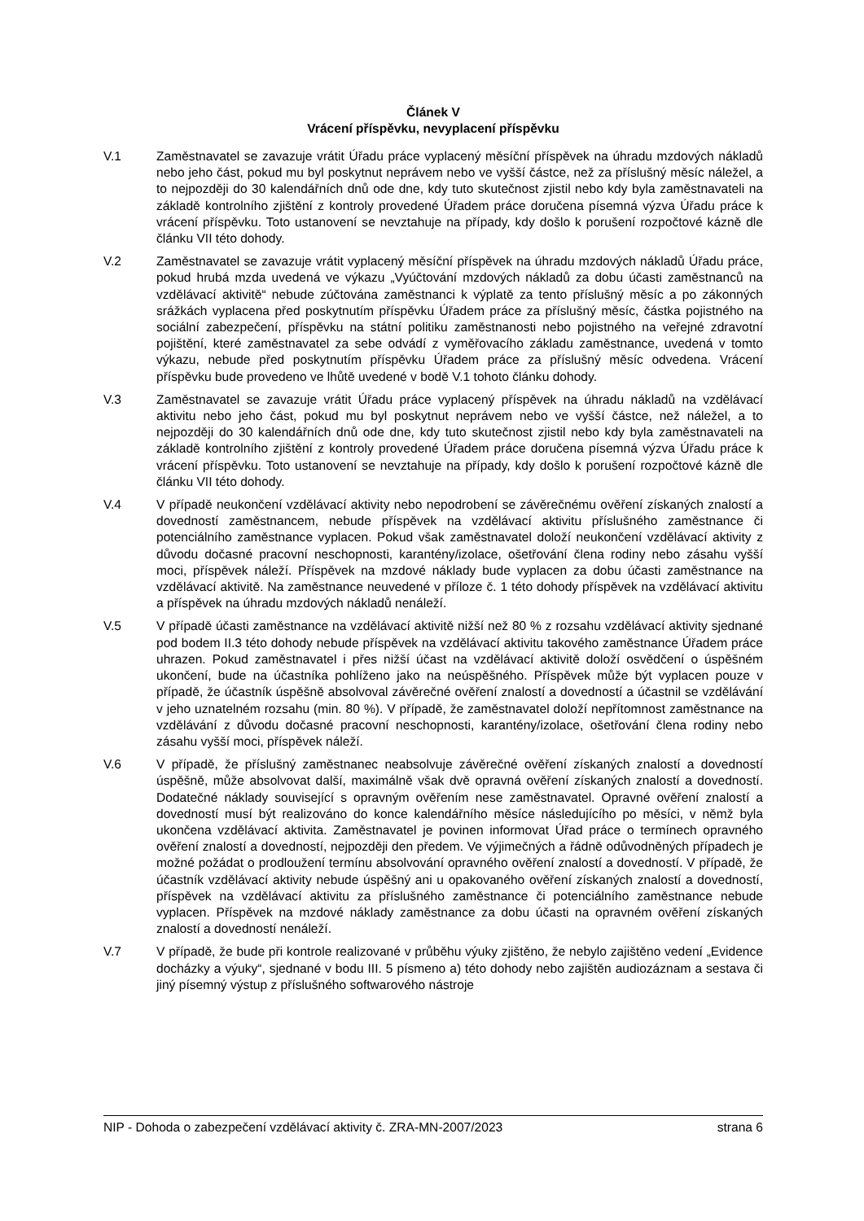Článek V
Vrácení příspěvku, nevyplacení příspěvku
V.1 Zaměstnavatel se zavazuje vrátit Úřadu práce vyplacený měsíční příspěvek na úhradu mzdových nákladů nebo jeho část, pokud mu byl poskytnut neprávem nebo ve vyšší částce, než za příslušný měsíc náležel, a to nejpozději do 30 kalendářních dnů ode dne, kdy tuto skutečnost zjistil nebo kdy byla zaměstnavateli na základě kontrolního zjištění z kontroly provedené Úřadem práce doručena písemná výzva Úřadu práce k vrácení příspěvku. Toto ustanovení se nevztahuje na případy, kdy došlo k porušení rozpočtové kázně dle článku VII této dohody.
V.2 Zaměstnavatel se zavazuje vrátit vyplacený měsíční příspěvek na úhradu mzdových nákladů Úřadu práce, pokud hrubá mzda uvedená ve výkazu „Vyúčtování mzdových nákladů za dobu účasti zaměstnanců na vzdělávací aktivitě“ nebude zúčtována zaměstnanci k výplatě za tento příslušný měsíc a po zákonných srážkách vyplacena před poskytnutím příspěvku Úřadem práce za příslušný měsíc, částka pojistného na sociální zabezpečení, příspěvku na státní politiku zaměstnanosti nebo pojistného na veřejné zdravotní pojištění, které zaměstnavatel za sebe odvádí z vyměřovacího základu zaměstnance, uvedená v tomto výkazu, nebude před poskytnutím příspěvku Úřadem práce za příslušný měsíc odvedena. Vrácení příspěvku bude provedeno ve lhůtě uvedené v bodě V.1 tohoto článku dohody.
V.3 Zaměstnavatel se zavazuje vrátit Úřadu práce vyplacený příspěvek na úhradu nákladů na vzdělávací aktivitu nebo jeho část, pokud mu byl poskytnut neprávem nebo ve vyšší částce, než náležel, a to nejpozději do 30 kalendářních dnů ode dne, kdy tuto skutečnost zjistil nebo kdy byla zaměstnavateli na základě kontrolního zjištění z kontroly provedené Úřadem práce doručena písemná výzva Úřadu práce k vrácení příspěvku. Toto ustanovení se nevztahuje na případy, kdy došlo k porušení rozpočtové kázně dle článku VII této dohody.
V.4 V případě neukončení vzdělávací aktivity nebo nepodrobení se závěrečnému ověření získaných znalostí a dovedností zaměstnancem, nebude příspěvek na vzdělávací aktivitu příslušného zaměstnance či potenciálního zaměstnance vyplacen. Pokud však zaměstnavatel doloží neukončení vzdělávací aktivity z důvodu dočasné pracovní neschopnosti, karantény/izolace, ošetřování člena rodiny nebo zásahu vyšší moci, příspěvek náleží. Příspěvek na mzdové náklady bude vyplacen za dobu účasti zaměstnance na vzdělávací aktivitě. Na zaměstnance neuvedené v příloze č. 1 této dohody příspěvek na vzdělávací aktivitu a příspěvek na úhradu mzdových nákladů nenáleží.
V.5 V případě účasti zaměstnance na vzdělávací aktivitě nižší než 80 % z rozsahu vzdělávací aktivity sjednané pod bodem II.3 této dohody nebude příspěvek na vzdělávací aktivitu takového zaměstnance Úřadem práce uhrazen. Pokud zaměstnavatel i přes nižší účast na vzdělávací aktivitě doloží osvědčení o úspěšném ukončení, bude na účastníka pohlíženo jako na neúspěšného. Příspěvek může být vyplacen pouze v případě, že účastník úspěšně absolvoval závěrečné ověření znalostí a dovedností a účastnil se vzdělávání v jeho uznatelném rozsahu (min. 80 %). V případě, že zaměstnavatel doloží nepřítomnost zaměstnance na vzdělávání z důvodu dočasné pracovní neschopnosti, karantény/izolace, ošetřování člena rodiny nebo zásahu vyšší moci, příspěvek náleží.
V.6 V případě, že příslušný zaměstnanec neabsolvuje závěrečné ověření získaných znalostí a dovedností úspěšně, může absolvovat další, maximálně však dvě opravná ověření získaných znalostí a dovedností. Dodatečné náklady související s opravným ověřením nese zaměstnavatel. Opravné ověření znalostí a dovedností musí být realizováno do konce kalendářního měsíce následujícího po měsíci, v němž byla ukončena vzdělávací aktivita. Zaměstnavatel je povinen informovat Úřad práce o termínech opravného ověření znalostí a dovedností, nejpozději den předem. Ve výjimečných a řádně odůvodněných případech je možné požádat o prodloužení termínu absolvování opravného ověření znalostí a dovedností. V případě, že účastník vzdělávací aktivity nebude úspěšný ani u opakovaného ověření získaných znalostí a dovedností, příspěvek na vzdělávací aktivitu za příslušného zaměstnance či potenciálního zaměstnance nebude vyplacen. Příspěvek na mzdové náklady zaměstnance za dobu účasti na opravném ověření získaných znalostí a dovedností nenáleží.
V.7 V případě, že bude při kontrole realizované v průběhu výuky zjištěno, že nebylo zajištěno vedení „Evidence docházky a výuky“, sjednané v bodu III. 5 písmeno a) této dohody nebo zajištěn audiozáznam a sestava či jiný písemný výstup z příslušného softwarového nástroje
NIP - Dohoda o zabezpečení vzdělávací aktivity č. ZRA-MN-2007/2023 strana 6